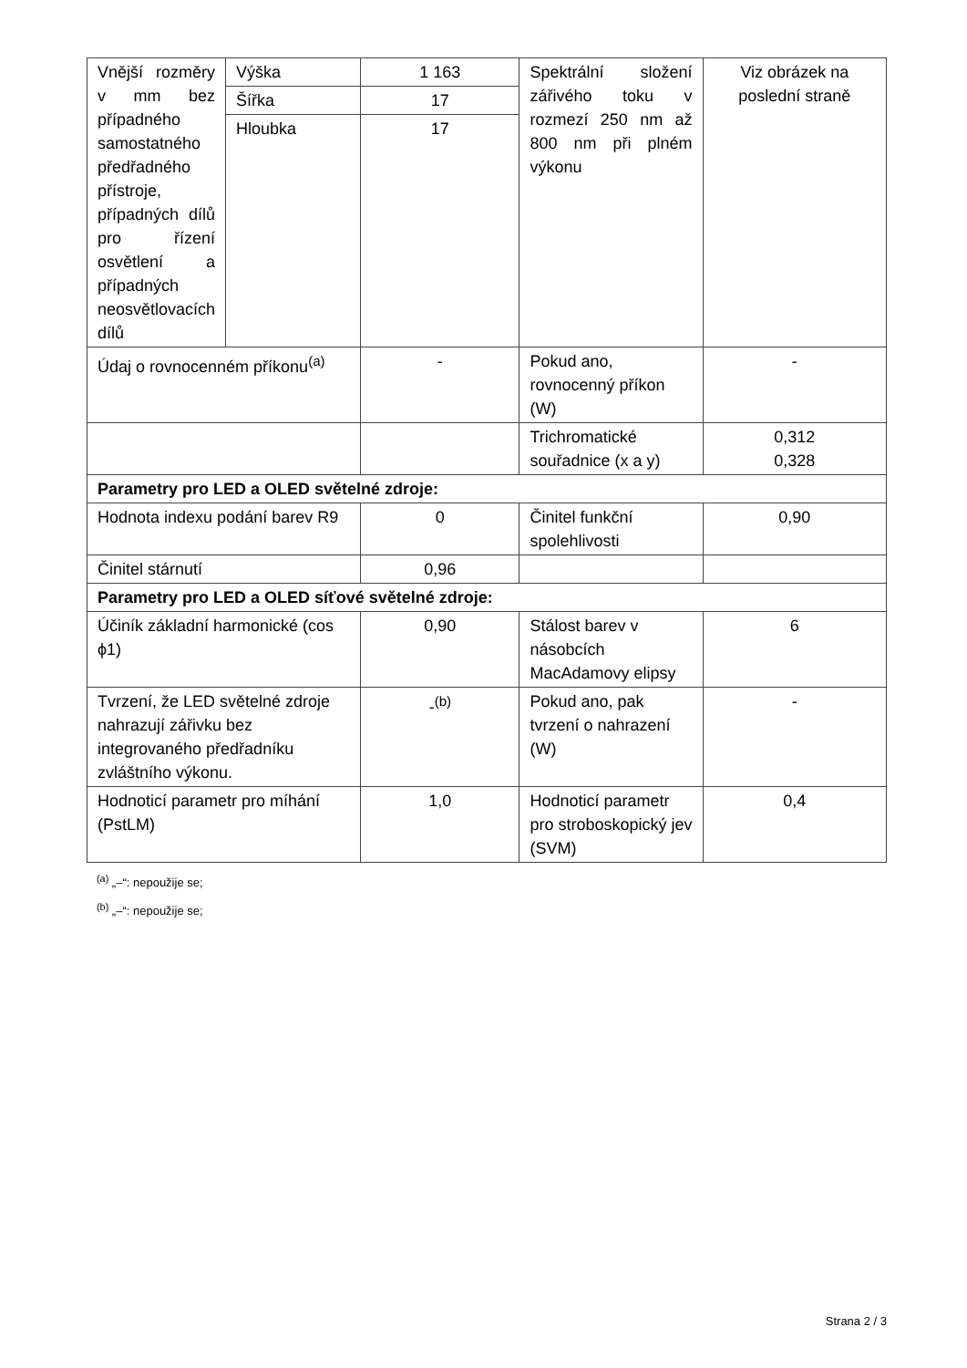| Vnější rozměry v mm bez případného samostatného předřadného přístroje, případných dílů pro řízení osvětlení a případných neosvětlovacích dílů | Výška | 1 163 | Spektrální složení zářivého toku v rozmezí 250 nm až 800 nm při plném výkonu | Viz obrázek na poslední straně |
| | Šířka | 17 | | |
| | Hloubka | 17 | | |
| Údaj o rovnocenném příkonu<sup>(a)</sup> | | - | Pokud ano, rovnocenný příkon (W) | - |
| | | | Trichromatické souřadnice (x a y) | 0,312 0,328 |
| Parametry pro LED a OLED světelné zdroje: | | | | |
| Hodnota indexu podání barev R9 | | 0 | Činitel funkční spolehlivosti | 0,90 |
| Činitel stárnutí | | 0,96 | | |
| Parametry pro LED a OLED síťové světelné zdroje: | | | | |
| Účiník základní harmonické (cos ϕ1) | | 0,90 | Stálost barev v násobcích MacAdamovy elipsy | 6 |
| Tvrzení, že LED světelné zdroje nahrazují zářivku bez integrovaného předřadníku zvláštního výkonu. | | -<sup>(b)</sup> | Pokud ano, pak tvrzení o nahrazení (W) | - |
| Hodnoticí parametr pro míhání (PstLM) | | 1,0 | Hodnoticí parametr pro stroboskopický jev (SVM) | 0,4 |
<sup>(a)</sup> „–“: nepoužije se;
<sup>(b)</sup> „–“: nepoužije se;
Strana 2 / 3